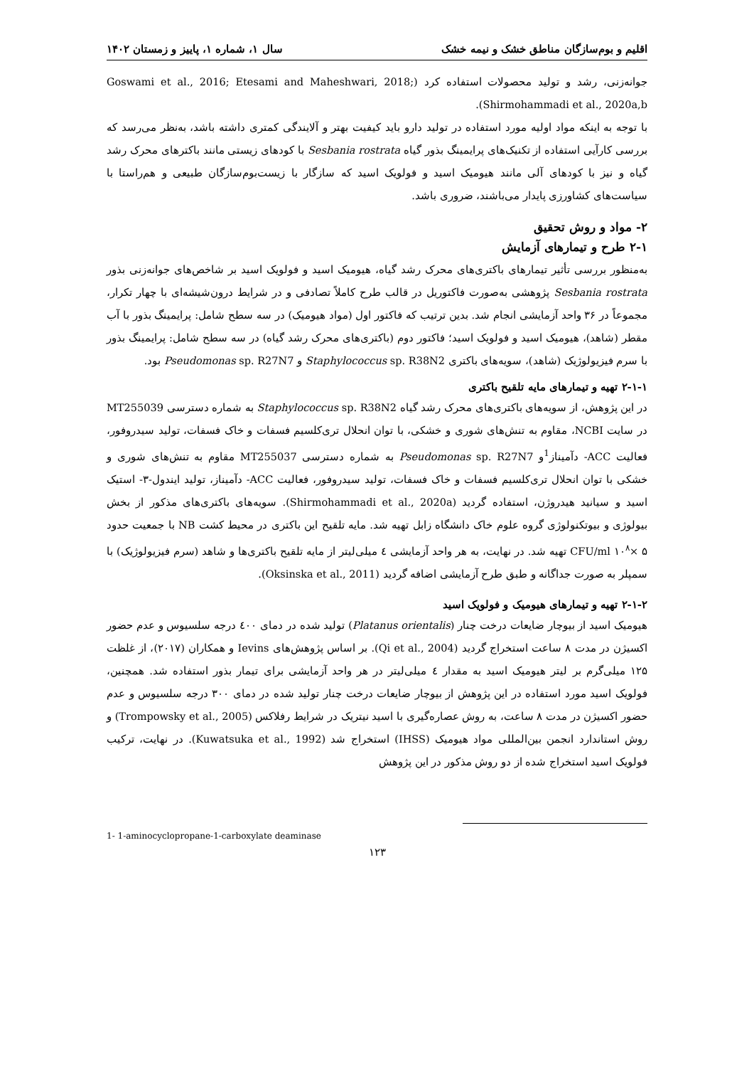اقلیم و بوم‌سازگان مناطق خشک و نیمه خشک سال ۱، شماره ۱، پاییز و زمستان ۱۴۰۲
جوانه‌زنی، رشد و تولید محصولات استفاده کرد (Goswami et al., 2016; Etesami and Maheshwari, 2018; Shirmohammadi et al., 2020a,b).
با توجه به اینکه مواد اولیه مورد استفاده در تولید دارو باید کیفیت بهتر و آلایندگی کمتری داشته باشد، به‌نظر می‌رسد که بررسی کارآیی استفاده از تکنیک‌های پرایمینگ بذور گیاه Sesbania rostrata با کودهای زیستی مانند باکترهای محرک رشد گیاه و نیز با کودهای آلی مانند هیومیک اسید و فولویک اسید که سازگار با زیست‌بوم‌سازگان طبیعی و هم‌راستا با سیاست‌های کشاورزی پایدار می‌باشند، ضروری باشد.
۲- مواد و روش تحقیق
۲-۱ طرح و تیمارهای آزمایش
به‌منظور بررسی تأثیر تیمارهای باکتری‌های محرک رشد گیاه، هیومیک اسید و فولویک اسید بر شاخص‌های جوانه‌زنی بذور Sesbania rostrata پژوهشی به‌صورت فاکتوریل در قالب طرح کاملاً تصادفی و در شرایط درون‌شیشه‌ای با چهار تکرار، مجموعاً در ۳۶ واحد آزمایشی انجام شد. بدین ترتیب که فاکتور اول (مواد هیومیک) در سه سطح شامل: پرایمینگ بذور با آب مقطر (شاهد)، هیومیک اسید و فولویک اسید؛ فاکتور دوم (باکتری‌های محرک رشد گیاه) در سه سطح شامل: پرایمینگ بذور با سرم فیزیولوژیک (شاهد)، سویه‌های باکتری Staphylococcus sp. R38N2 و Pseudomonas sp. R27N7 بود.
۲-۱-۱ تهیه و تیمارهای مایه تلقیح باکتری
در این پژوهش، از سویه‌های باکتری‌های محرک رشد گیاه Staphylococcus sp. R38N2 به شماره دسترسی MT255039 در سایت NCBI، مقاوم به تنش‌های شوری و خشکی، با توان انحلال تری‌کلسیم فسفات و خاک فسفات، تولید سیدروفور، فعالیت ACC- دآمیناز<sup>1</sup>و Pseudomonas sp. R27N7 به شماره دسترسی MT255037 مقاوم به تنش‌های شوری و خشکی با توان انحلال تری‌کلسیم فسفات و خاک فسفات، تولید سیدروفور، فعالیت ACC- دآمیناز، تولید ایندول-۳- استیک اسید و سیانید هیدروژن، استفاده گردید (Shirmohammadi et al., 2020a). سویه‌های باکتری‌های مذکور از بخش بیولوژی و بیوتکنولوژی گروه علوم خاک دانشگاه زابل تهیه شد. مایه تلقیح این باکتری در محیط کشت NB با جمعیت حدود CFU/ml ۱۰<sup>۸</sup>× ۵ تهیه شد. در نهایت، به هر واحد آزمایشی ٤ میلی‌لیتر از مایه تلقیح باکتری‌ها و شاهد (سرم فیزیولوژیک) با سمپلر به صورت جداگانه و طبق طرح آزمایشی اضافه گردید (Oksinska et al., 2011).
۲-۱-۲ تهیه و تیمارهای هیومیک و فولویک اسید
هیومیک اسید از بیوچار ضایعات درخت چنار (Platanus orientalis) تولید شده در دمای ٤۰۰ درجه سلسیوس و عدم حضور اکسیژن در مدت ۸ ساعت استخراج گردید (Qi et al., 2004). بر اساس پژوهش‌های Ievins و همکاران (۲۰۱۷)، از غلظت ۱۲۵ میلی‌گرم بر لیتر هیومیک اسید به مقدار ٤ میلی‌لیتر در هر واحد آزمایشی برای تیمار بذور استفاده شد. همچنین، فولویک اسید مورد استفاده در این پژوهش از بیوچار ضایعات درخت چنار تولید شده در دمای ۳۰۰ درجه سلسیوس و عدم حضور اکسیژن در مدت ۸ ساعت، به روش عصاره‌گیری با اسید نیتریک در شرایط رفلاکس (Trompowsky et al., 2005) و روش استاندارد انجمن بین‌المللی مواد هیومیک (IHSS) استخراج شد (Kuwatsuka et al., 1992). در نهایت، ترکیب فولویک اسید استخراج شده از دو روش مذکور در این پژوهش
1- 1-aminocyclopropane-1-carboxylate deaminase
۱۲۳